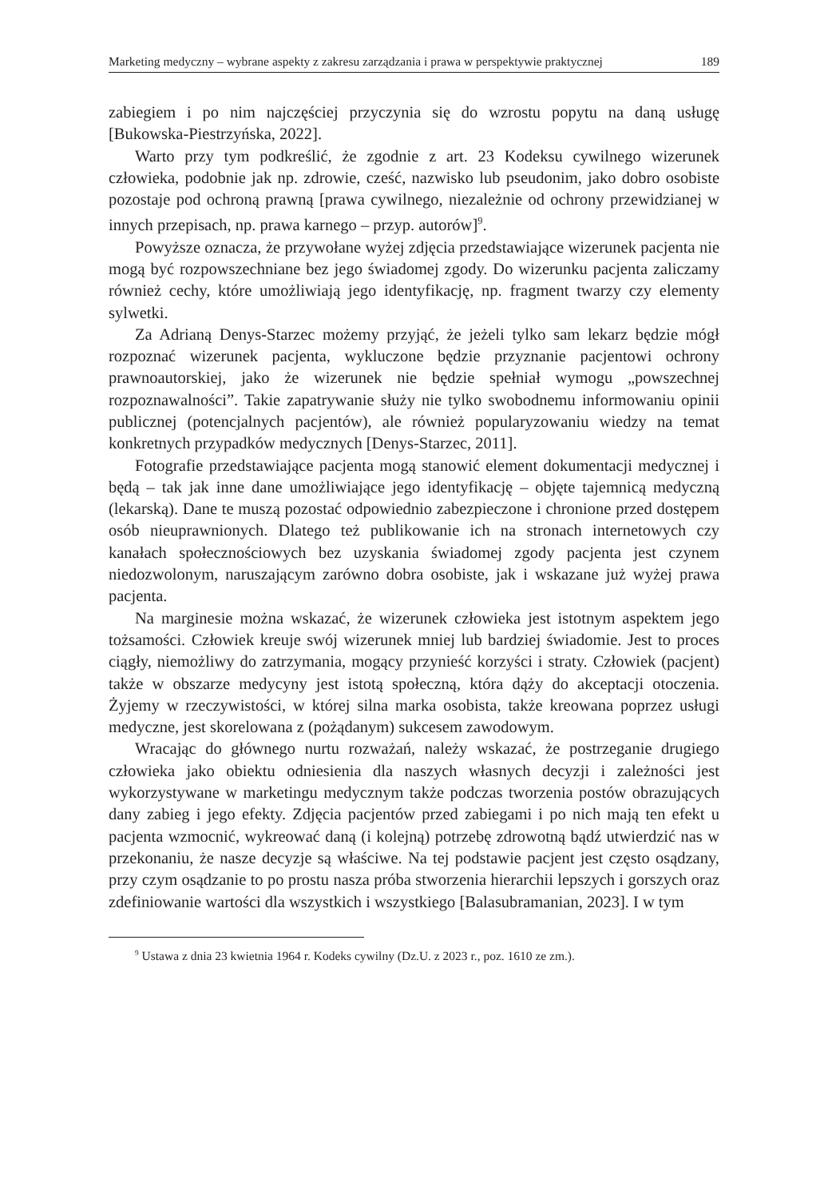Marketing medyczny – wybrane aspekty z zakresu zarządzania i prawa w perspektywie praktycznej 189
zabiegiem i po nim najczęściej przyczynia się do wzrostu popytu na daną usługę [Bukowska-Piestrzyńska, 2022].
Warto przy tym podkreślić, że zgodnie z art. 23 Kodeksu cywilnego wizerunek człowieka, podobnie jak np. zdrowie, cześć, nazwisko lub pseudonim, jako dobro osobiste pozostaje pod ochroną prawną [prawa cywilnego, niezależnie od ochrony przewidzianej w innych przepisach, np. prawa karnego – przyp. autorów]<sup>9</sup>.
Powyższe oznacza, że przywołane wyżej zdjęcia przedstawiające wizerunek pacjenta nie mogą być rozpowszechniane bez jego świadomej zgody. Do wizerunku pacjenta zaliczamy również cechy, które umożliwiają jego identyfikację, np. fragment twarzy czy elementy sylwetki.
Za Adrianą Denys-Starzec możemy przyjąć, że jeżeli tylko sam lekarz będzie mógł rozpoznać wizerunek pacjenta, wykluczone będzie przyznanie pacjentowi ochrony prawnoautorskiej, jako że wizerunek nie będzie spełniał wymogu „powszechnej rozpoznawalności”. Takie zapatrywanie służy nie tylko swobodnemu informowaniu opinii publicznej (potencjalnych pacjentów), ale również popularyzowaniu wiedzy na temat konkretnych przypadków medycznych [Denys-Starzec, 2011].
Fotografie przedstawiające pacjenta mogą stanowić element dokumentacji medycznej i będą – tak jak inne dane umożliwiające jego identyfikację – objęte tajemnicą medyczną (lekarską). Dane te muszą pozostać odpowiednio zabezpieczone i chronione przed dostępem osób nieuprawnionych. Dlatego też publikowanie ich na stronach internetowych czy kanałach społecznościowych bez uzyskania świadomej zgody pacjenta jest czynem niedozwolonym, naruszającym zarówno dobra osobiste, jak i wskazane już wyżej prawa pacjenta.
Na marginesie można wskazać, że wizerunek człowieka jest istotnym aspektem jego tożsamości. Człowiek kreuje swój wizerunek mniej lub bardziej świadomie. Jest to proces ciągły, niemożliwy do zatrzymania, mogący przynieść korzyści i straty. Człowiek (pacjent) także w obszarze medycyny jest istotą społeczną, która dąży do akceptacji otoczenia. Żyjemy w rzeczywistości, w której silna marka osobista, także kreowana poprzez usługi medyczne, jest skorelowana z (pożądanym) sukcesem zawodowym.
Wracając do głównego nurtu rozważań, należy wskazać, że postrzeganie drugiego człowieka jako obiektu odniesienia dla naszych własnych decyzji i zależności jest wykorzystywane w marketingu medycznym także podczas tworzenia postów obrazujących dany zabieg i jego efekty. Zdjęcia pacjentów przed zabiegami i po nich mają ten efekt u pacjenta wzmocnić, wykreować daną (i kolejną) potrzebę zdrowotną bądź utwierdzić nas w przekonaniu, że nasze decyzje są właściwe. Na tej podstawie pacjent jest często osądzany, przy czym osądzanie to po prostu nasza próba stworzenia hierarchii lepszych i gorszych oraz zdefiniowanie wartości dla wszystkich i wszystkiego [Balasubramanian, 2023]. I w tym
<sup>9</sup> Ustawa z dnia 23 kwietnia 1964 r. Kodeks cywilny (Dz.U. z 2023 r., poz. 1610 ze zm.).